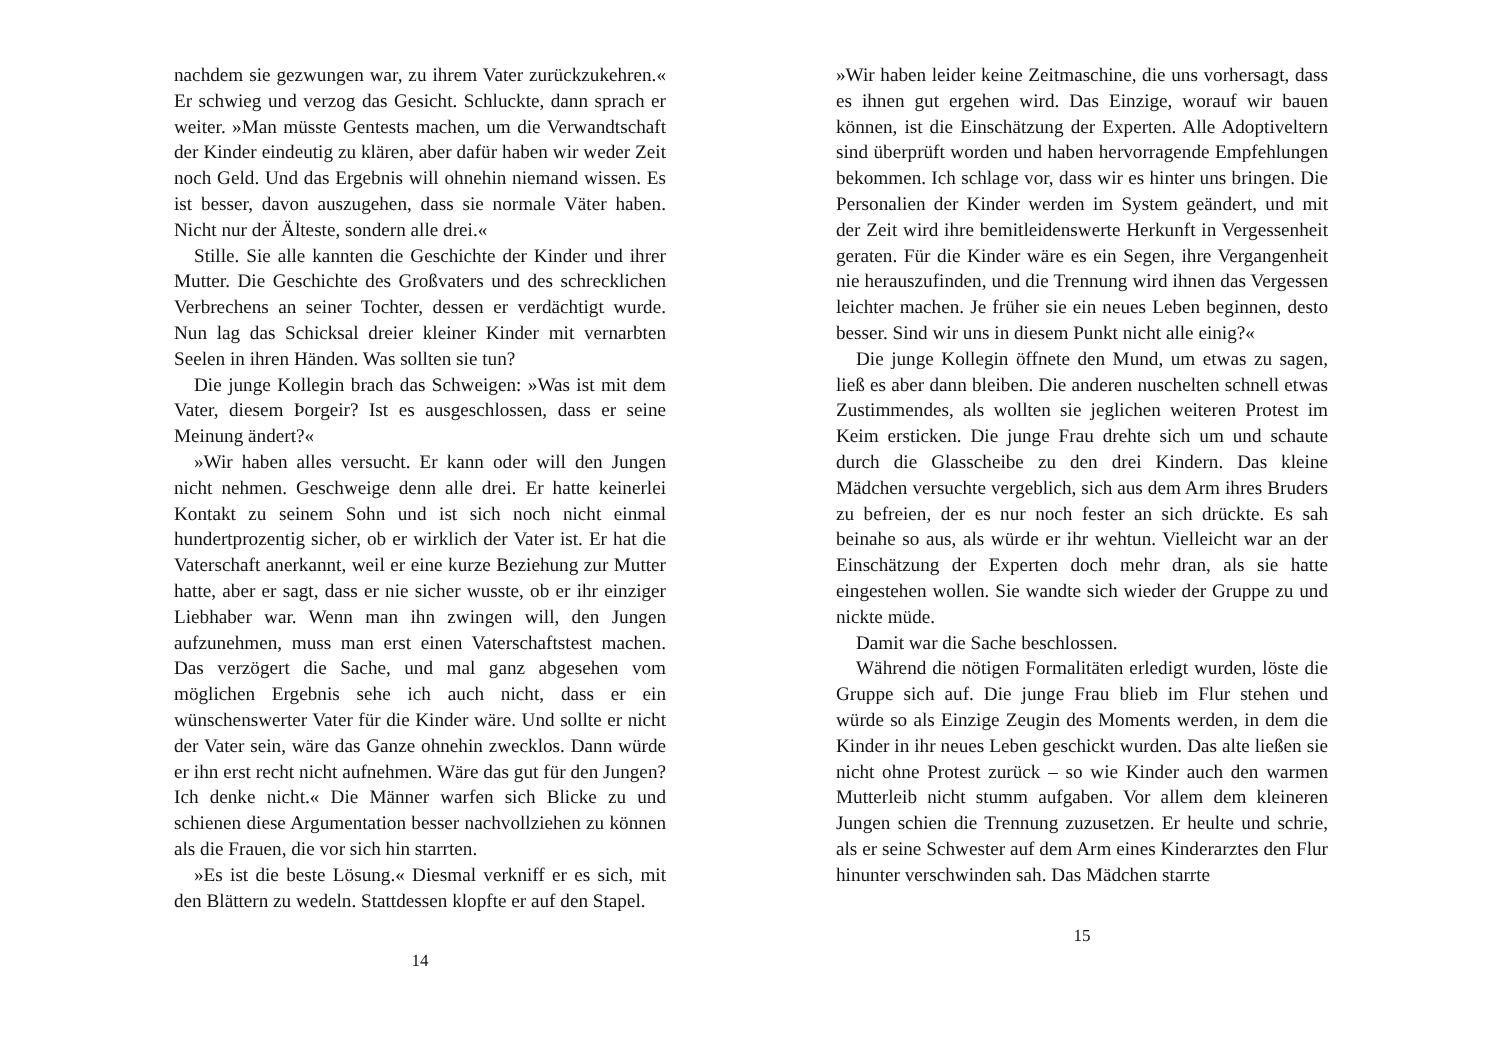nachdem sie gezwungen war, zu ihrem Vater zurückzukehren.« Er schwieg und verzog das Gesicht. Schluckte, dann sprach er weiter. »Man müsste Gentests machen, um die Verwandtschaft der Kinder eindeutig zu klären, aber dafür haben wir weder Zeit noch Geld. Und das Ergebnis will ohnehin niemand wissen. Es ist besser, davon auszugehen, dass sie normale Väter haben. Nicht nur der Älteste, sondern alle drei.«
Stille. Sie alle kannten die Geschichte der Kinder und ihrer Mutter. Die Geschichte des Großvaters und des schrecklichen Verbrechens an seiner Tochter, dessen er verdächtigt wurde. Nun lag das Schicksal dreier kleiner Kinder mit vernarbten Seelen in ihren Händen. Was sollten sie tun?
Die junge Kollegin brach das Schweigen: »Was ist mit dem Vater, diesem Þorgeir? Ist es ausgeschlossen, dass er seine Meinung ändert?«
»Wir haben alles versucht. Er kann oder will den Jungen nicht nehmen. Geschweige denn alle drei. Er hatte keinerlei Kontakt zu seinem Sohn und ist sich noch nicht einmal hundertprozentig sicher, ob er wirklich der Vater ist. Er hat die Vaterschaft anerkannt, weil er eine kurze Beziehung zur Mutter hatte, aber er sagt, dass er nie sicher wusste, ob er ihr einziger Liebhaber war. Wenn man ihn zwingen will, den Jungen aufzunehmen, muss man erst einen Vaterschaftstest machen. Das verzögert die Sache, und mal ganz abgesehen vom möglichen Ergebnis sehe ich auch nicht, dass er ein wünschenswerter Vater für die Kinder wäre. Und sollte er nicht der Vater sein, wäre das Ganze ohnehin zwecklos. Dann würde er ihn erst recht nicht aufnehmen. Wäre das gut für den Jungen? Ich denke nicht.« Die Männer warfen sich Blicke zu und schienen diese Argumentation besser nachvollziehen zu können als die Frauen, die vor sich hin starrten.
»Es ist die beste Lösung.« Diesmal verkniff er es sich, mit den Blättern zu wedeln. Stattdessen klopfte er auf den Stapel.
14
»Wir haben leider keine Zeitmaschine, die uns vorhersagt, dass es ihnen gut ergehen wird. Das Einzige, worauf wir bauen können, ist die Einschätzung der Experten. Alle Adoptiveltern sind überprüft worden und haben hervorragende Empfehlungen bekommen. Ich schlage vor, dass wir es hinter uns bringen. Die Personalien der Kinder werden im System geändert, und mit der Zeit wird ihre bemitleidenswerte Herkunft in Vergessenheit geraten. Für die Kinder wäre es ein Segen, ihre Vergangenheit nie herauszufinden, und die Trennung wird ihnen das Vergessen leichter machen. Je früher sie ein neues Leben beginnen, desto besser. Sind wir uns in diesem Punkt nicht alle einig?«
Die junge Kollegin öffnete den Mund, um etwas zu sagen, ließ es aber dann bleiben. Die anderen nuschelten schnell etwas Zustimmendes, als wollten sie jeglichen weiteren Protest im Keim ersticken. Die junge Frau drehte sich um und schaute durch die Glasscheibe zu den drei Kindern. Das kleine Mädchen versuchte vergeblich, sich aus dem Arm ihres Bruders zu befreien, der es nur noch fester an sich drückte. Es sah beinahe so aus, als würde er ihr wehtun. Vielleicht war an der Einschätzung der Experten doch mehr dran, als sie hatte eingestehen wollen. Sie wandte sich wieder der Gruppe zu und nickte müde.
Damit war die Sache beschlossen.
Während die nötigen Formalitäten erledigt wurden, löste die Gruppe sich auf. Die junge Frau blieb im Flur stehen und würde so als Einzige Zeugin des Moments werden, in dem die Kinder in ihr neues Leben geschickt wurden. Das alte ließen sie nicht ohne Protest zurück – so wie Kinder auch den warmen Mutterleib nicht stumm aufgaben. Vor allem dem kleineren Jungen schien die Trennung zuzusetzen. Er heulte und schrie, als er seine Schwester auf dem Arm eines Kinderarztes den Flur hinunter verschwinden sah. Das Mädchen starrte
15